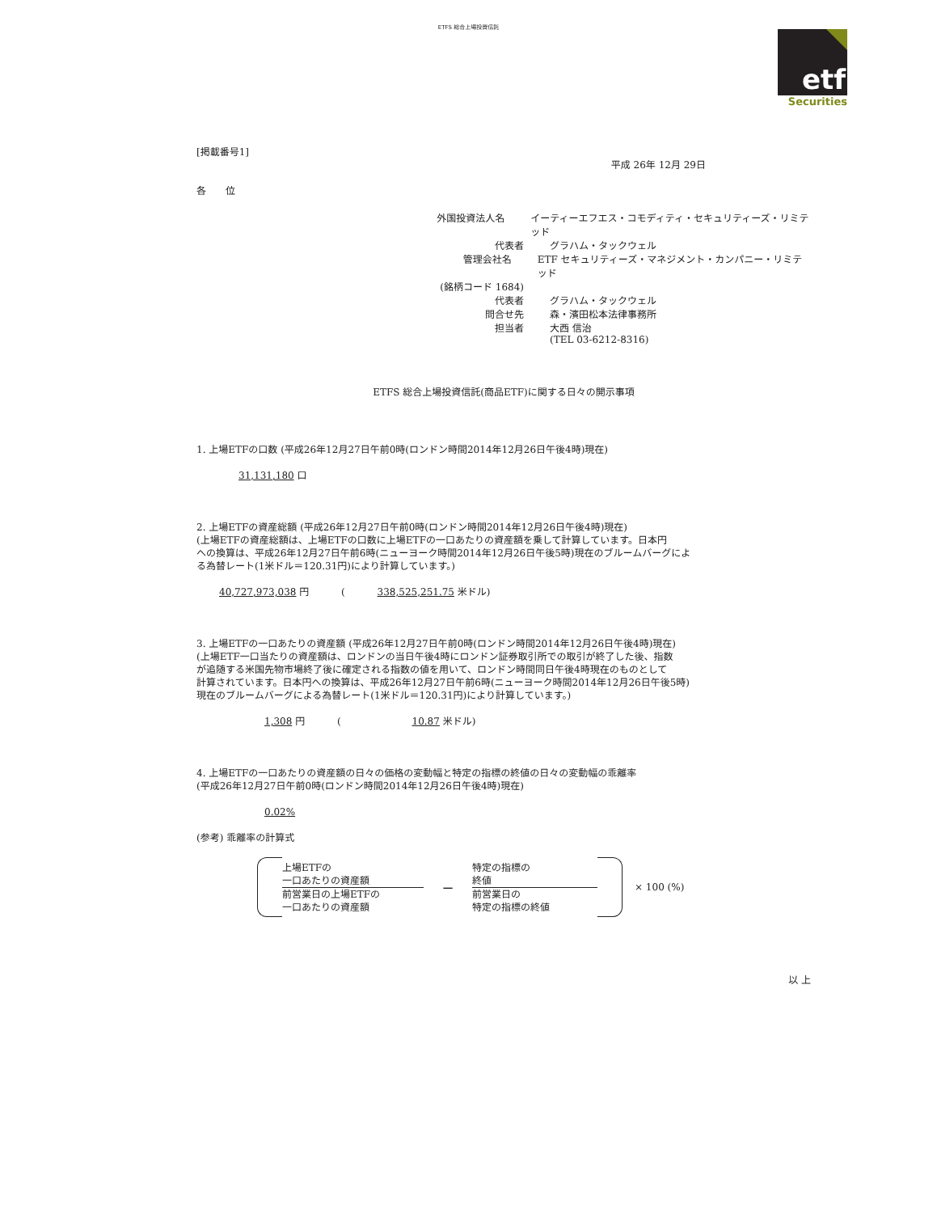ETFS 総合上場投資信託
etf
Securities
[掲載番号1]
平成 26年 12月 29日
各　　位
外国投資法人名 イーティーエフエス・コモディティ・セキュリティーズ・リミテッド
代表者 グラハム・タックウェル
管理会社名 ETF セキュリティーズ・マネジメント・カンパニー・リミテッド
(銘柄コード 1684)
代表者 グラハム・タックウェル
問合せ先 森・濱田松本法律事務所
担当者 大西 信治
(TEL 03-6212-8316)
ETFS 総合上場投資信託(商品ETF)に関する日々の開示事項
1. 上場ETFの口数 (平成26年12月27日午前0時(ロンドン時間2014年12月26日午後4時)現在)
31,131,180 口
2. 上場ETFの資産総額 (平成26年12月27日午前0時(ロンドン時間2014年12月26日午後4時)現在)
(上場ETFの資産総額は、上場ETFの口数に上場ETFの一口あたりの資産額を乗して計算しています。日本円
への換算は、平成26年12月27日午前6時(ニューヨーク時間2014年12月26日午後5時)現在のブルームバーグによ
る為替レート(1米ドル＝120.31円)により計算しています。)
40,727,973,038 円 　　　( 　　　338,525,251.75 米ドル)
3. 上場ETFの一口あたりの資産額 (平成26年12月27日午前0時(ロンドン時間2014年12月26日午後4時)現在)
(上場ETF一口当たりの資産額は、ロンドンの当日午後4時にロンドン証券取引所での取引が終了した後、指数
が追随する米国先物市場終了後に確定される指数の値を用いて、ロンドン時間同日午後4時現在のものとして
計算されています。日本円への換算は、平成26年12月27日午前6時(ニューヨーク時間2014年12月26日午後5時)
現在のブルームバーグによる為替レート(1米ドル＝120.31円)により計算しています。)
1,308 円 　　　( 　　　　　　　10.87 米ドル)
4. 上場ETFの一口あたりの資産額の日々の価格の変動幅と特定の指標の終値の日々の変動幅の乖離率
(平成26年12月27日午前0時(ロンドン時間2014年12月26日午後4時)現在)
0.02%
(参考) 乖離率の計算式
上場ETFの
一口あたりの資産額
前営業日の上場ETFの
一口あたりの資産額
−
特定の指標の
終値
前営業日の
特定の指標の終値
× 100 (%)
以 上